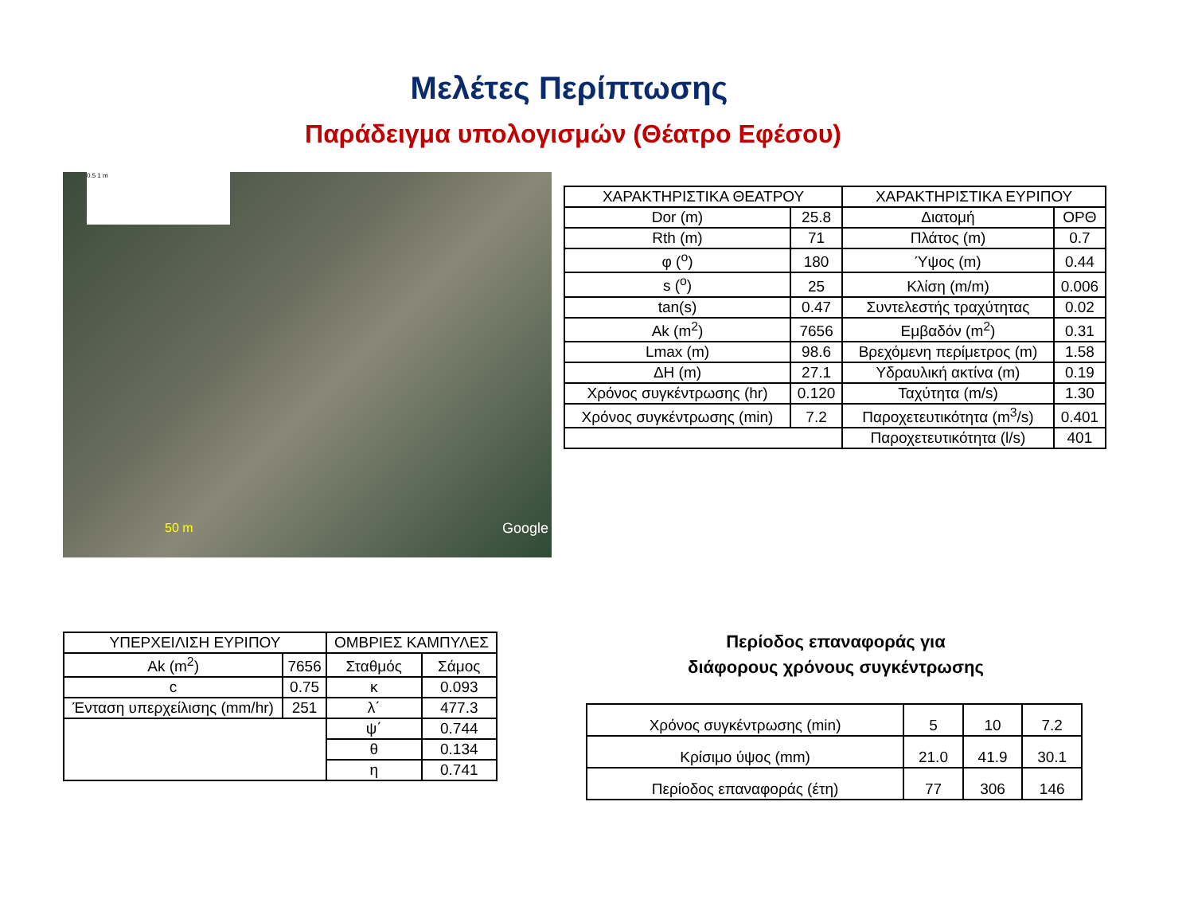Μελέτες Περίπτωσης
Παράδειγμα υπολογισμών (Θέατρο Εφέσου)
0.5 1 m
50 m Google
| ΧΑΡΑΚΤΗΡΙΣΤΙΚΑ ΘΕΑΤΡΟΥ | | ΧΑΡΑΚΤΗΡΙΣΤΙΚΑ ΕΥΡΙΠΟΥ | |
| --- | --- | --- | --- |
| Dor (m) | 25.8 | Διατομή | ΟΡΘ |
| Rth (m) | 71 | Πλάτος (m) | 0.7 |
| φ (<sup>o</sup>) | 180 | Ύψος (m) | 0.44 |
| s (<sup>o</sup>) | 25 | Κλίση (m/m) | 0.006 |
| tan(s) | 0.47 | Συντελεστής τραχύτητας | 0.02 |
| Ak (m<sup>2</sup>) | 7656 | Εμβαδόν (m<sup>2</sup>) | 0.31 |
| Lmax (m) | 98.6 | Βρεχόμενη περίμετρος (m) | 1.58 |
| ΔH (m) | 27.1 | Υδραυλική ακτίνα (m) | 0.19 |
| Χρόνος συγκέντρωσης (hr) | 0.120 | Ταχύτητα (m/s) | 1.30 |
| Χρόνος συγκέντρωσης (min) | 7.2 | Παροχετευτικότητα (m<sup>3</sup>/s) | 0.401 |
| | | Παροχετευτικότητα (l/s) | 401 |
| ΥΠΕΡΧΕΙΛΙΣΗ ΕΥΡΙΠΟΥ | | ΟΜΒΡΙΕΣ ΚΑΜΠΥΛΕΣ | |
| --- | --- | --- | --- |
| Ak (m<sup>2</sup>) | 7656 | Σταθμός | Σάμος |
| c | 0.75 | κ | 0.093 |
| Ένταση υπερχείλισης (mm/hr) | 251 | λ΄ | 477.3 |
| | | ψ΄ | 0.744 |
| | | θ | 0.134 |
| | | η | 0.741 |
Περίοδος επαναφοράς για
διάφορους χρόνους συγκέντρωσης
| Χρόνος συγκέντρωσης (min) | 5 | 10 | 7.2 |
| Κρίσιμο ύψος (mm) | 21.0 | 41.9 | 30.1 |
| Περίοδος επαναφοράς (έτη) | 77 | 306 | 146 |